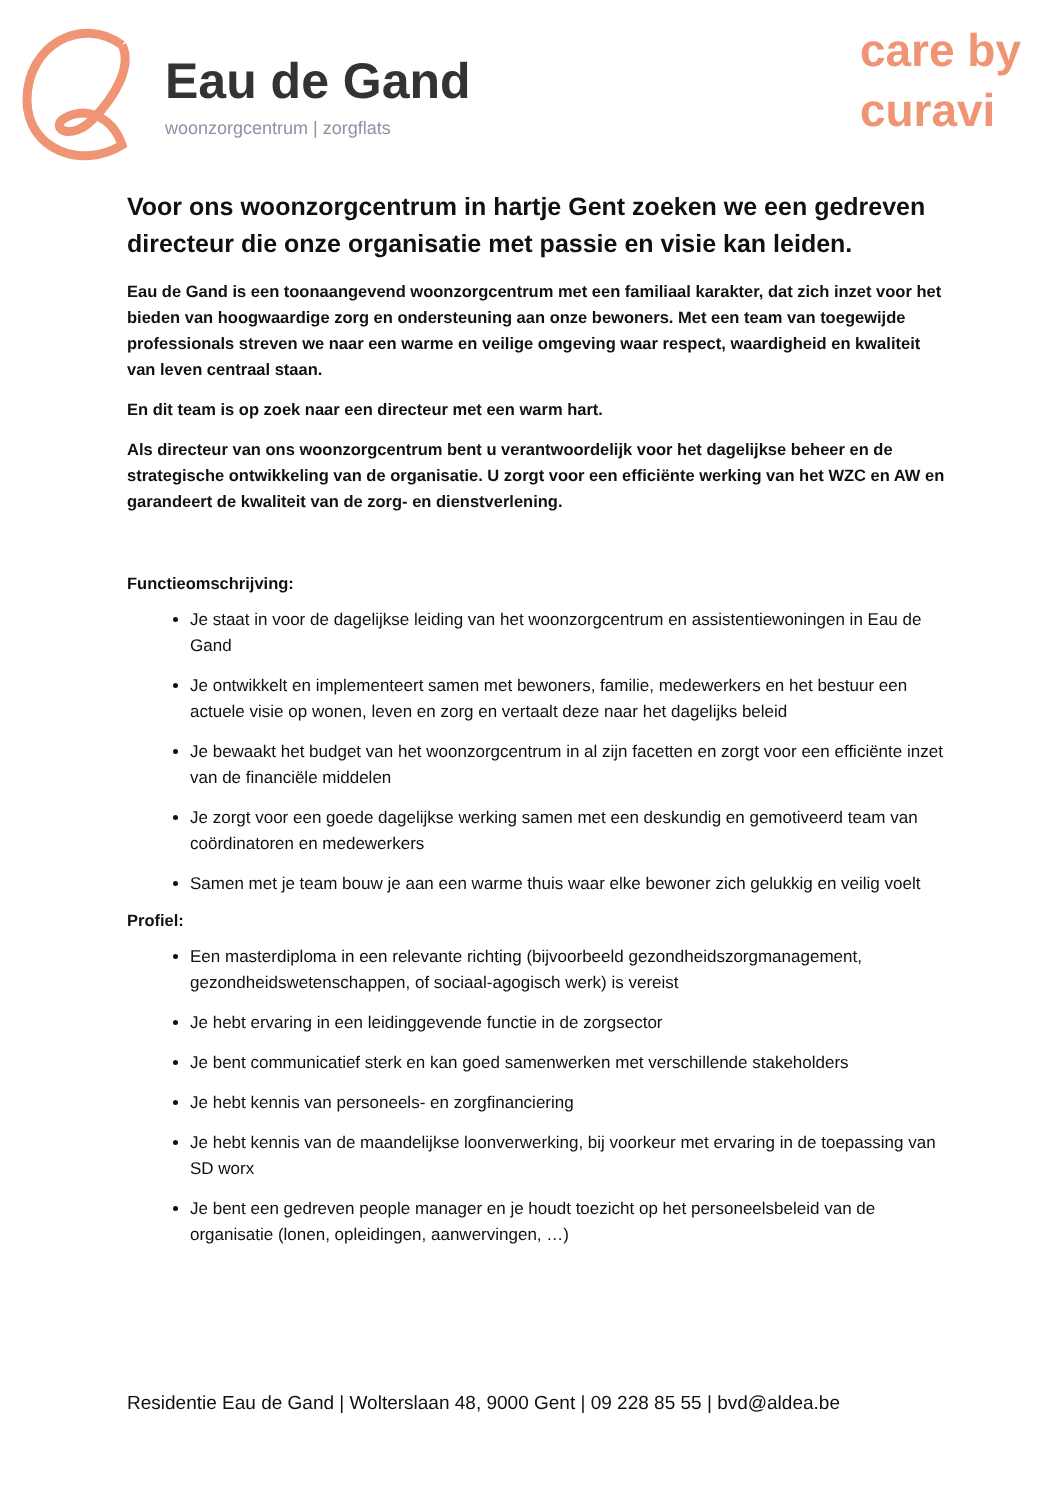Eau de Gand
woonzorgcentrum | zorgflats
care by
curavi
Voor ons woonzorgcentrum in hartje Gent zoeken we een gedreven directeur die onze organisatie met passie en visie kan leiden.
Eau de Gand is een toonaangevend woonzorgcentrum met een familiaal karakter, dat zich inzet voor het bieden van hoogwaardige zorg en ondersteuning aan onze bewoners. Met een team van toegewijde professionals streven we naar een warme en veilige omgeving waar respect, waardigheid en kwaliteit van leven centraal staan.
En dit team is op zoek naar een directeur met een warm hart.
Als directeur van ons woonzorgcentrum bent u verantwoordelijk voor het dagelijkse beheer en de strategische ontwikkeling van de organisatie. U zorgt voor een efficiënte werking van het WZC en AW en garandeert de kwaliteit van de zorg- en dienstverlening.
Functieomschrijving:
Je staat in voor de dagelijkse leiding van het woonzorgcentrum en assistentiewoningen in Eau de Gand
Je ontwikkelt en implementeert samen met bewoners, familie, medewerkers en het bestuur een actuele visie op wonen, leven en zorg en vertaalt deze naar het dagelijks beleid
Je bewaakt het budget van het woonzorgcentrum in al zijn facetten en zorgt voor een efficiënte inzet van de financiële middelen
Je zorgt voor een goede dagelijkse werking samen met een deskundig en gemotiveerd team van coördinatoren en medewerkers
Samen met je team bouw je aan een warme thuis waar elke bewoner zich gelukkig en veilig voelt
Profiel:
Een masterdiploma in een relevante richting (bijvoorbeeld gezondheidszorgmanagement, gezondheidswetenschappen, of sociaal-agogisch werk) is vereist
Je hebt ervaring in een leidinggevende functie in de zorgsector
Je bent communicatief sterk en kan goed samenwerken met verschillende stakeholders
Je hebt kennis van personeels- en zorgfinanciering
Je hebt kennis van de maandelijkse loonverwerking, bij voorkeur met ervaring in de toepassing van SD worx
Je bent een gedreven people manager en je houdt toezicht op het personeelsbeleid van de organisatie (lonen, opleidingen, aanwervingen, …)
Residentie Eau de Gand | Wolterslaan 48, 9000 Gent | 09 228 85 55 | bvd@aldea.be